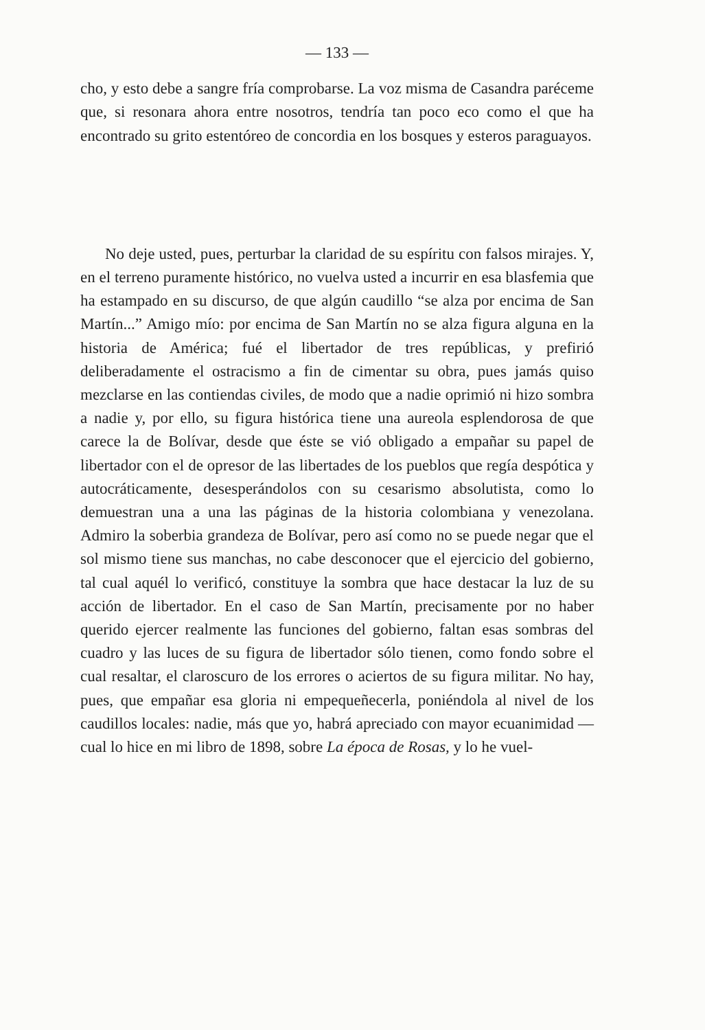— 133 —
cho, y esto debe a sangre fría comprobarse. La voz misma de Casandra paréceme que, si resonara ahora entre nosotros, tendría tan poco eco como el que ha encontrado su grito estentóreo de concordia en los bosques y esteros paraguayos.
No deje usted, pues, perturbar la claridad de su espíritu con falsos mirajes. Y, en el terreno puramente histórico, no vuelva usted a incurrir en esa blasfemia que ha estampado en su discurso, de que algún caudillo “se alza por encima de San Martín...” Amigo mío: por encima de San Martín no se alza figura alguna en la historia de América; fué el libertador de tres repúblicas, y prefirió deliberadamente el ostracismo a fin de cimentar su obra, pues jamás quiso mezclarse en las contiendas civiles, de modo que a nadie oprimió ni hizo sombra a nadie y, por ello, su figura histórica tiene una aureola esplendorosa de que carece la de Bolívar, desde que éste se vió obligado a empañar su papel de libertador con el de opresor de las libertades de los pueblos que regía despótica y autocráticamente, desesperándolos con su cesarismo absolutista, como lo demuestran una a una las páginas de la historia colombiana y venezolana. Admiro la soberbia grandeza de Bolívar, pero así como no se puede negar que el sol mismo tiene sus manchas, no cabe desconocer que el ejercicio del gobierno, tal cual aquél lo verificó, constituye la sombra que hace destacar la luz de su acción de libertador. En el caso de San Martín, precisamente por no haber querido ejercer realmente las funciones del gobierno, faltan esas sombras del cuadro y las luces de su figura de libertador sólo tienen, como fondo sobre el cual resaltar, el claroscuro de los errores o aciertos de su figura militar. No hay, pues, que empañar esa gloria ni empequeñecerla, poniéndola al nivel de los caudillos locales: nadie, más que yo, habrá apreciado con mayor ecuanimidad — cual lo hice en mi libro de 1898, sobre La época de Rosas, y lo he vuel-